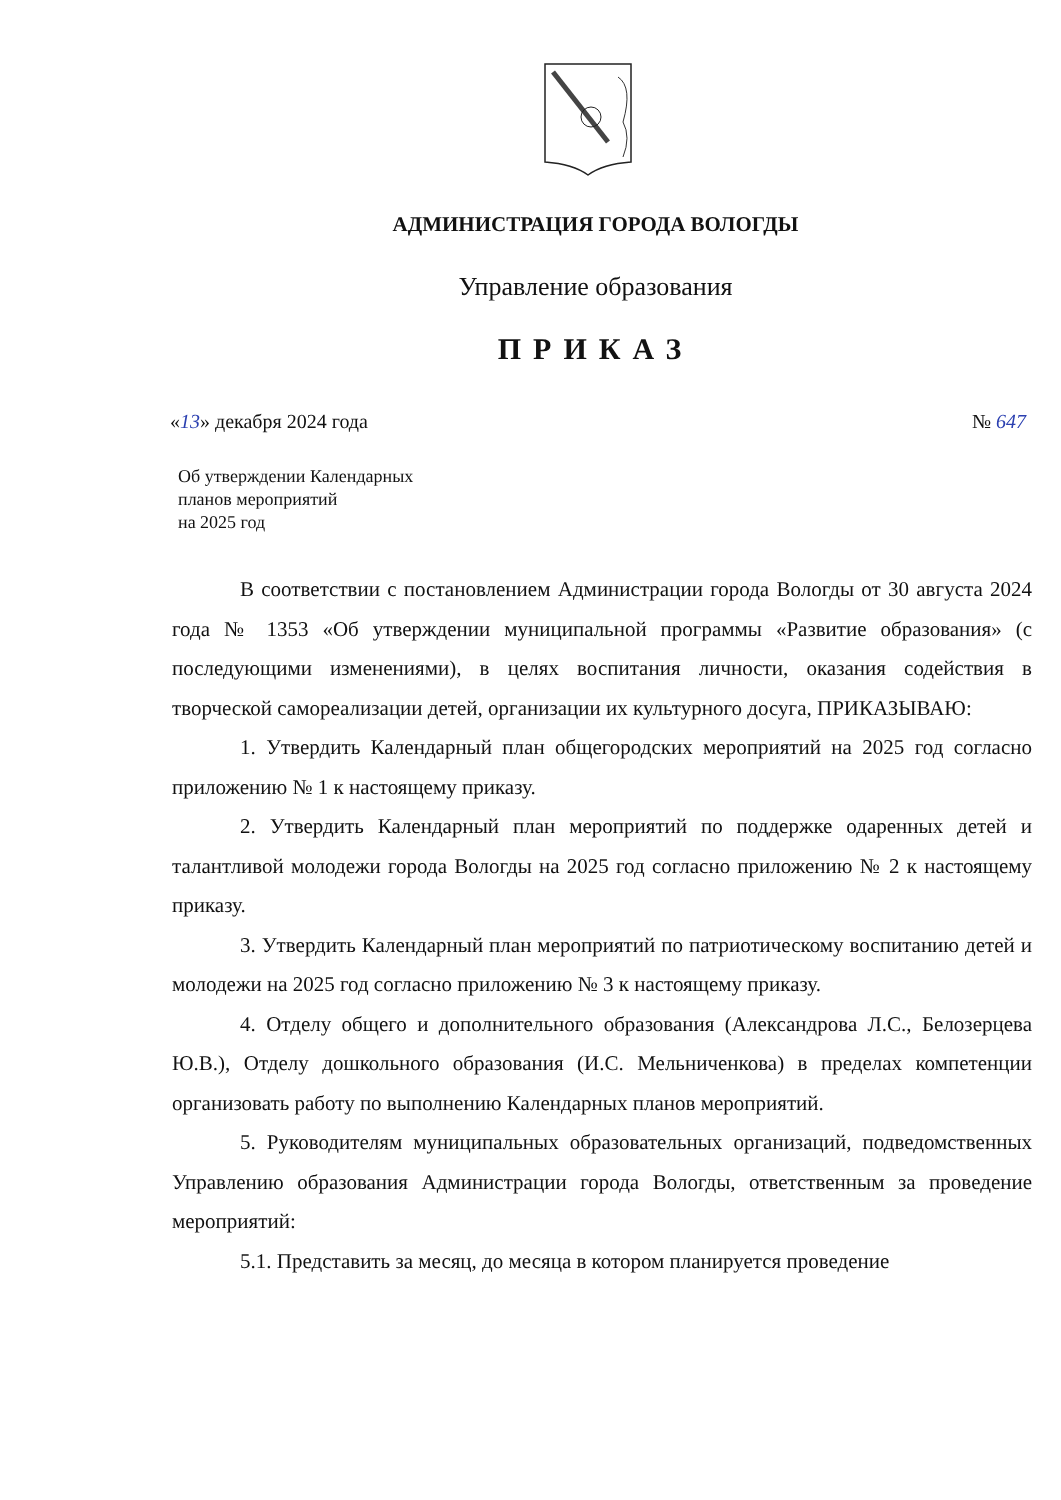АДМИНИСТРАЦИЯ ГОРОДА ВОЛОГДЫ
Управление образования
ПРИКАЗ
«13» декабря 2024 года № 647
Об утверждении Календарных
планов мероприятий
на 2025 год
В соответствии с постановлением Администрации города Вологды от 30 августа 2024 года № 1353 «Об утверждении муниципальной программы «Развитие образования» (с последующими изменениями), в целях воспитания личности, оказания содействия в творческой самореализации детей, организации их культурного досуга, ПРИКАЗЫВАЮ:
1. Утвердить Календарный план общегородских мероприятий на 2025 год согласно приложению № 1 к настоящему приказу.
2. Утвердить Календарный план мероприятий по поддержке одаренных детей и талантливой молодежи города Вологды на 2025 год согласно приложению № 2 к настоящему приказу.
3. Утвердить Календарный план мероприятий по патриотическому воспитанию детей и молодежи на 2025 год согласно приложению № 3 к настоящему приказу.
4. Отделу общего и дополнительного образования (Александрова Л.С., Белозерцева Ю.В.), Отделу дошкольного образования (И.С. Мельниченкова) в пределах компетенции организовать работу по выполнению Календарных планов мероприятий.
5. Руководителям муниципальных образовательных организаций, подведомственных Управлению образования Администрации города Вологды, ответственным за проведение мероприятий:
5.1. Представить за месяц, до месяца в котором планируется проведение